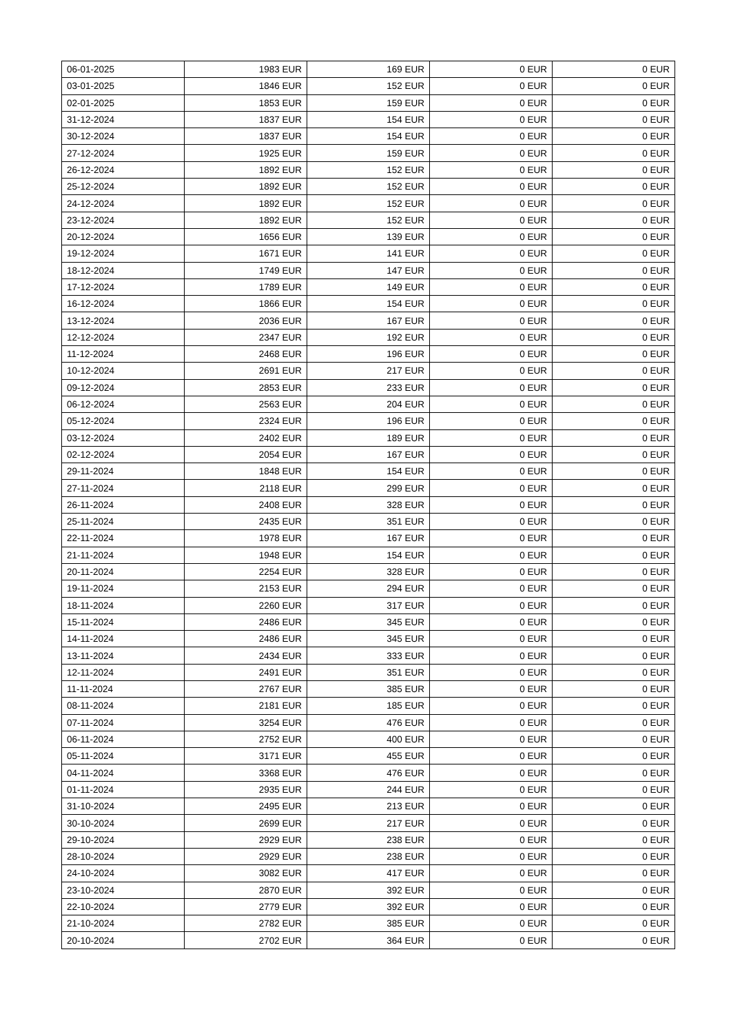| 06-01-2025 | 1983 EUR | 169 EUR | 0 EUR | 0 EUR |
| 03-01-2025 | 1846 EUR | 152 EUR | 0 EUR | 0 EUR |
| 02-01-2025 | 1853 EUR | 159 EUR | 0 EUR | 0 EUR |
| 31-12-2024 | 1837 EUR | 154 EUR | 0 EUR | 0 EUR |
| 30-12-2024 | 1837 EUR | 154 EUR | 0 EUR | 0 EUR |
| 27-12-2024 | 1925 EUR | 159 EUR | 0 EUR | 0 EUR |
| 26-12-2024 | 1892 EUR | 152 EUR | 0 EUR | 0 EUR |
| 25-12-2024 | 1892 EUR | 152 EUR | 0 EUR | 0 EUR |
| 24-12-2024 | 1892 EUR | 152 EUR | 0 EUR | 0 EUR |
| 23-12-2024 | 1892 EUR | 152 EUR | 0 EUR | 0 EUR |
| 20-12-2024 | 1656 EUR | 139 EUR | 0 EUR | 0 EUR |
| 19-12-2024 | 1671 EUR | 141 EUR | 0 EUR | 0 EUR |
| 18-12-2024 | 1749 EUR | 147 EUR | 0 EUR | 0 EUR |
| 17-12-2024 | 1789 EUR | 149 EUR | 0 EUR | 0 EUR |
| 16-12-2024 | 1866 EUR | 154 EUR | 0 EUR | 0 EUR |
| 13-12-2024 | 2036 EUR | 167 EUR | 0 EUR | 0 EUR |
| 12-12-2024 | 2347 EUR | 192 EUR | 0 EUR | 0 EUR |
| 11-12-2024 | 2468 EUR | 196 EUR | 0 EUR | 0 EUR |
| 10-12-2024 | 2691 EUR | 217 EUR | 0 EUR | 0 EUR |
| 09-12-2024 | 2853 EUR | 233 EUR | 0 EUR | 0 EUR |
| 06-12-2024 | 2563 EUR | 204 EUR | 0 EUR | 0 EUR |
| 05-12-2024 | 2324 EUR | 196 EUR | 0 EUR | 0 EUR |
| 03-12-2024 | 2402 EUR | 189 EUR | 0 EUR | 0 EUR |
| 02-12-2024 | 2054 EUR | 167 EUR | 0 EUR | 0 EUR |
| 29-11-2024 | 1848 EUR | 154 EUR | 0 EUR | 0 EUR |
| 27-11-2024 | 2118 EUR | 299 EUR | 0 EUR | 0 EUR |
| 26-11-2024 | 2408 EUR | 328 EUR | 0 EUR | 0 EUR |
| 25-11-2024 | 2435 EUR | 351 EUR | 0 EUR | 0 EUR |
| 22-11-2024 | 1978 EUR | 167 EUR | 0 EUR | 0 EUR |
| 21-11-2024 | 1948 EUR | 154 EUR | 0 EUR | 0 EUR |
| 20-11-2024 | 2254 EUR | 328 EUR | 0 EUR | 0 EUR |
| 19-11-2024 | 2153 EUR | 294 EUR | 0 EUR | 0 EUR |
| 18-11-2024 | 2260 EUR | 317 EUR | 0 EUR | 0 EUR |
| 15-11-2024 | 2486 EUR | 345 EUR | 0 EUR | 0 EUR |
| 14-11-2024 | 2486 EUR | 345 EUR | 0 EUR | 0 EUR |
| 13-11-2024 | 2434 EUR | 333 EUR | 0 EUR | 0 EUR |
| 12-11-2024 | 2491 EUR | 351 EUR | 0 EUR | 0 EUR |
| 11-11-2024 | 2767 EUR | 385 EUR | 0 EUR | 0 EUR |
| 08-11-2024 | 2181 EUR | 185 EUR | 0 EUR | 0 EUR |
| 07-11-2024 | 3254 EUR | 476 EUR | 0 EUR | 0 EUR |
| 06-11-2024 | 2752 EUR | 400 EUR | 0 EUR | 0 EUR |
| 05-11-2024 | 3171 EUR | 455 EUR | 0 EUR | 0 EUR |
| 04-11-2024 | 3368 EUR | 476 EUR | 0 EUR | 0 EUR |
| 01-11-2024 | 2935 EUR | 244 EUR | 0 EUR | 0 EUR |
| 31-10-2024 | 2495 EUR | 213 EUR | 0 EUR | 0 EUR |
| 30-10-2024 | 2699 EUR | 217 EUR | 0 EUR | 0 EUR |
| 29-10-2024 | 2929 EUR | 238 EUR | 0 EUR | 0 EUR |
| 28-10-2024 | 2929 EUR | 238 EUR | 0 EUR | 0 EUR |
| 24-10-2024 | 3082 EUR | 417 EUR | 0 EUR | 0 EUR |
| 23-10-2024 | 2870 EUR | 392 EUR | 0 EUR | 0 EUR |
| 22-10-2024 | 2779 EUR | 392 EUR | 0 EUR | 0 EUR |
| 21-10-2024 | 2782 EUR | 385 EUR | 0 EUR | 0 EUR |
| 20-10-2024 | 2702 EUR | 364 EUR | 0 EUR | 0 EUR |